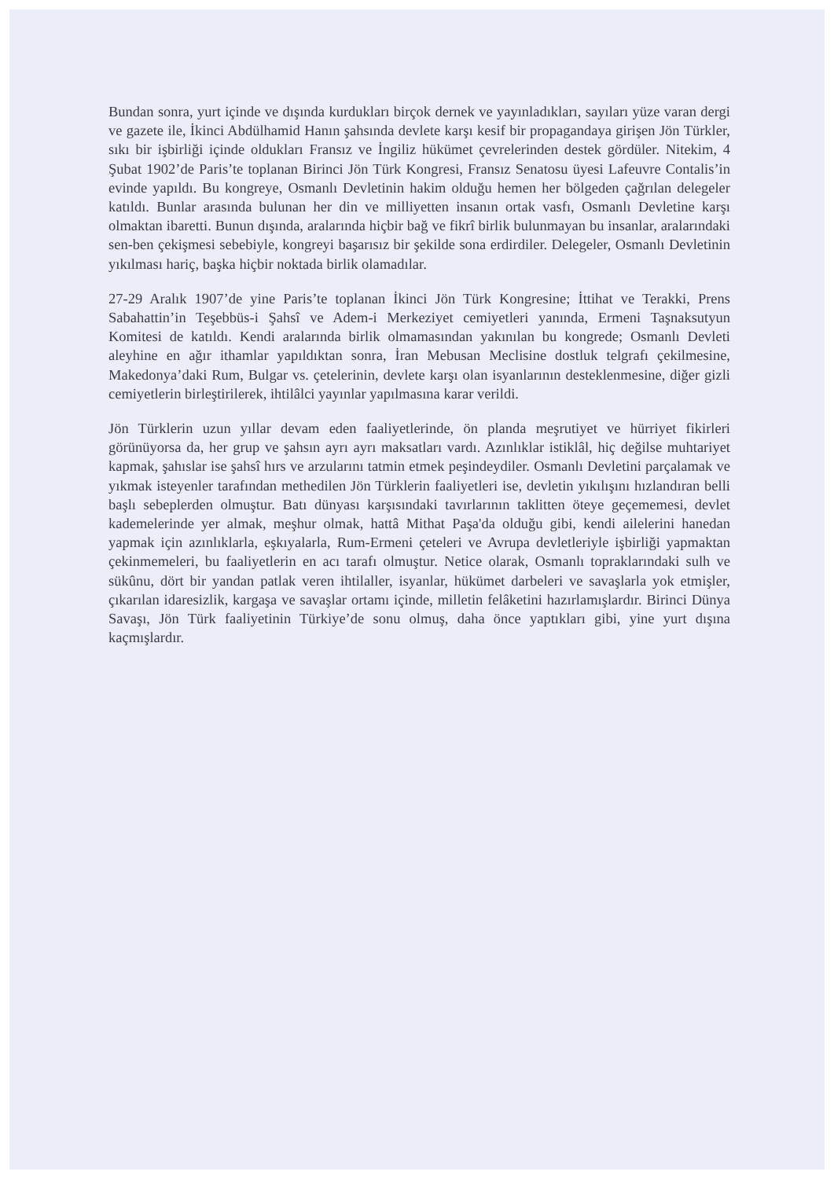Bundan sonra, yurt içinde ve dışında kurdukları birçok dernek ve yayınladıkları, sayıları yüze varan dergi ve gazete ile, İkinci Abdülhamid Hanın şahsında devlete karşı kesif bir propagandaya girişen Jön Türkler, sıkı bir işbirliği içinde oldukları Fransız ve İngiliz hükümet çevrelerinden destek gördüler. Nitekim, 4 Şubat 1902’de Paris’te toplanan Birinci Jön Türk Kongresi, Fransız Senatosu üyesi Lafeuvre Contalis’in evinde yapıldı. Bu kongreye, Osmanlı Devletinin hakim olduğu hemen her bölgeden çağrılan delegeler katıldı. Bunlar arasında bulunan her din ve milliyetten insanın ortak vasfı, Osmanlı Devletine karşı olmaktan ibaretti. Bunun dışında, aralarında hiçbir bağ ve fikrî birlik bulunmayan bu insanlar, aralarındaki sen-ben çekişmesi sebebiyle, kongreyi başarısız bir şekilde sona erdirdiler. Delegeler, Osmanlı Devletinin yıkılması hariç, başka hiçbir noktada birlik olamadılar.
27-29 Aralık 1907’de yine Paris’te toplanan İkinci Jön Türk Kongresine; İttihat ve Terakki, Prens Sabahattin’in Teşebbüs-i Şahsî ve Adem-i Merkeziyet cemiyetleri yanında, Ermeni Taşnaksutyun Komitesi de katıldı. Kendi aralarında birlik olmamasından yakınılan bu kongrede; Osmanlı Devleti aleyhine en ağır ithamlar yapıldıktan sonra, İran Mebusan Meclisine dostluk telgrafı çekilmesine, Makedonya’daki Rum, Bulgar vs. çetelerinin, devlete karşı olan isyanlarının desteklenmesine, diğer gizli cemiyetlerin birleştirilerek, ihtilâlci yayınlar yapılmasına karar verildi.
Jön Türklerin uzun yıllar devam eden faaliyetlerinde, ön planda meşrutiyet ve hürriyet fikirleri görünüyorsa da, her grup ve şahsın ayrı ayrı maksatları vardı. Azınlıklar istiklâl, hiç değilse muhtariyet kapmak, şahıslar ise şahsî hırs ve arzularını tatmin etmek peşindeydiler. Osmanlı Devletini parçalamak ve yıkmak isteyenler tarafından methedilen Jön Türklerin faaliyetleri ise, devletin yıkılışını hızlandıran belli başlı sebeplerden olmuştur. Batı dünyası karşısındaki tavırlarının taklitten öteye geçememesi, devlet kademelerinde yer almak, meşhur olmak, hattâ Mithat Paşa'da olduğu gibi, kendi ailelerini hanedan yapmak için azınlıklarla, eşkıyalarla, Rum-Ermeni çeteleri ve Avrupa devletleriyle işbirliği yapmaktan çekinmemeleri, bu faaliyetlerin en acı tarafı olmuştur. Netice olarak, Osmanlı topraklarındaki sulh ve sükûnu, dört bir yandan patlak veren ihtilaller, isyanlar, hükümet darbeleri ve savaşlarla yok etmişler, çıkarılan idaresizlik, kargaşa ve savaşlar ortamı içinde, milletin felâketini hazırlamışlardır. Birinci Dünya Savaşı, Jön Türk faaliyetinin Türkiye’de sonu olmuş, daha önce yaptıkları gibi, yine yurt dışına kaçmışlardır.